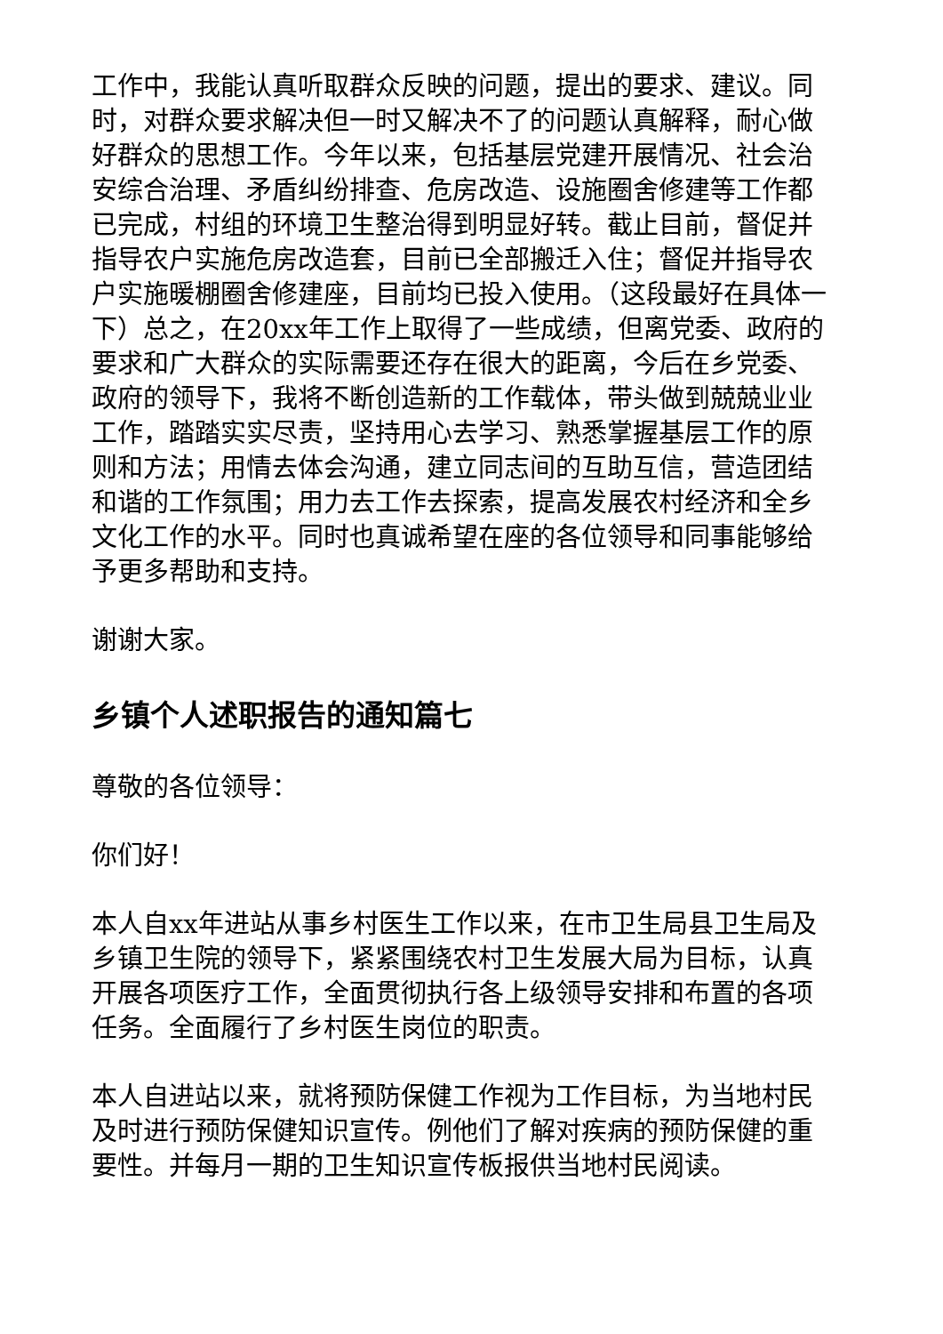工作中，我能认真听取群众反映的问题，提出的要求、建议。同时，对群众要求解决但一时又解决不了的问题认真解释，耐心做好群众的思想工作。今年以来，包括基层党建开展情况、社会治安综合治理、矛盾纠纷排查、危房改造、设施圈舍修建等工作都已完成，村组的环境卫生整治得到明显好转。截止目前，督促并指导农户实施危房改造套，目前已全部搬迁入住；督促并指导农户实施暖棚圈舍修建座，目前均已投入使用。（这段最好在具体一下）总之，在20xx年工作上取得了一些成绩，但离党委、政府的要求和广大群众的实际需要还存在很大的距离，今后在乡党委、政府的领导下，我将不断创造新的工作载体，带头做到兢兢业业工作，踏踏实实尽责，坚持用心去学习、熟悉掌握基层工作的原则和方法；用情去体会沟通，建立同志间的互助互信，营造团结和谐的工作氛围；用力去工作去探索，提高发展农村经济和全乡文化工作的水平。同时也真诚希望在座的各位领导和同事能够给予更多帮助和支持。
谢谢大家。
乡镇个人述职报告的通知篇七
尊敬的各位领导：
你们好！
本人自xx年进站从事乡村医生工作以来，在市卫生局县卫生局及乡镇卫生院的领导下，紧紧围绕农村卫生发展大局为目标，认真开展各项医疗工作，全面贯彻执行各上级领导安排和布置的各项任务。全面履行了乡村医生岗位的职责。
本人自进站以来，就将预防保健工作视为工作目标，为当地村民及时进行预防保健知识宣传。例他们了解对疾病的预防保健的重要性。并每月一期的卫生知识宣传板报供当地村民阅读。